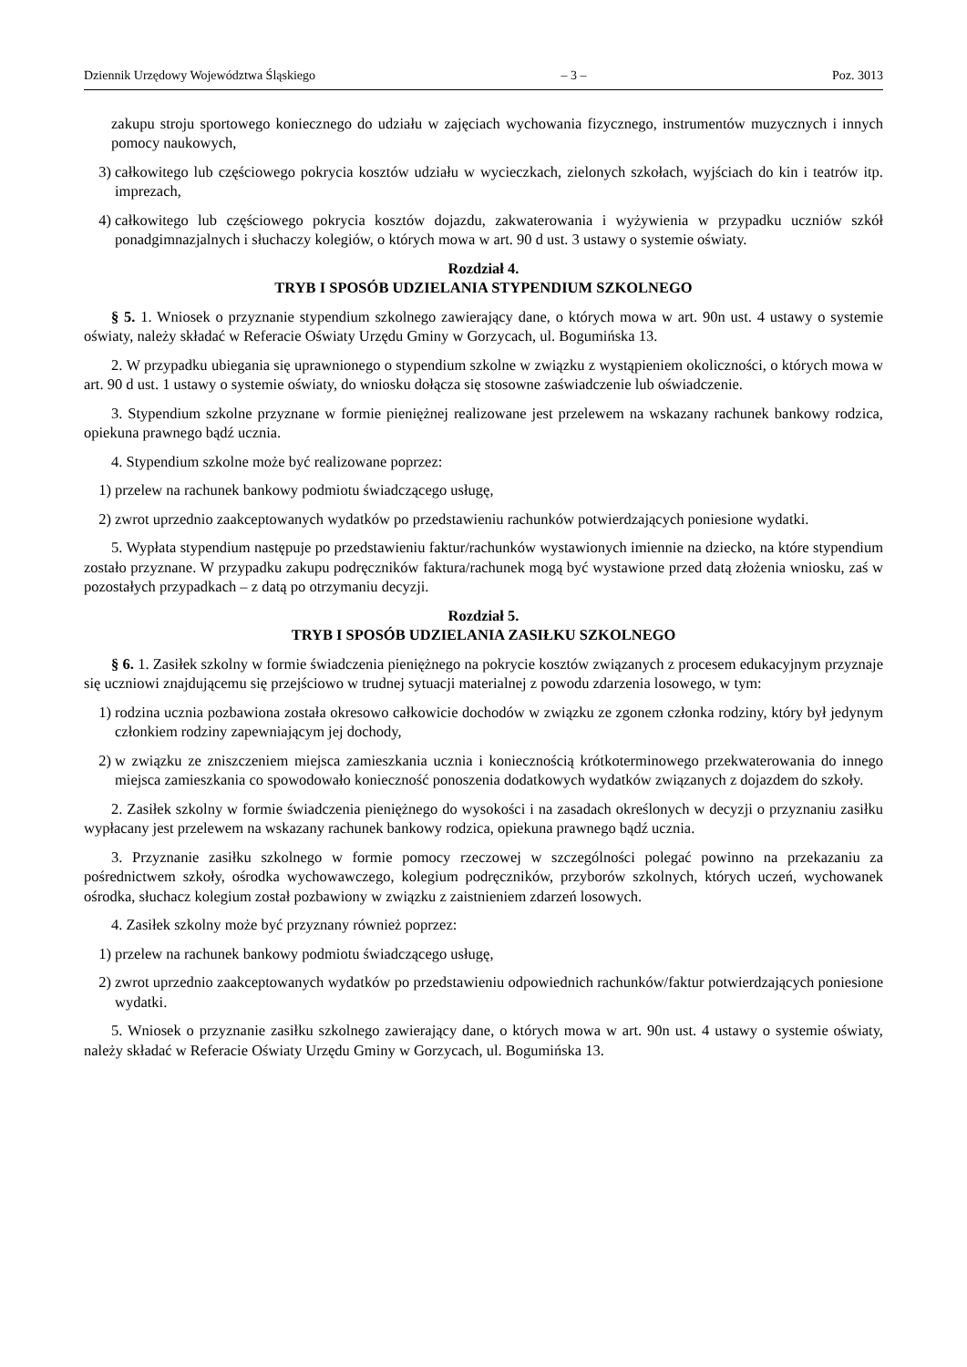Dziennik Urzędowy Województwa Śląskiego – 3 – Poz. 3013
zakupu stroju sportowego koniecznego do udziału w zajęciach wychowania fizycznego, instrumentów muzycznych i innych pomocy naukowych,
3) całkowitego lub częściowego pokrycia kosztów udziału w wycieczkach, zielonych szkołach, wyjściach do kin i teatrów itp. imprezach,
4) całkowitego lub częściowego pokrycia kosztów dojazdu, zakwaterowania i wyżywienia w przypadku uczniów szkół ponadgimnazjalnych i słuchaczy kolegiów, o których mowa w art. 90 d ust. 3 ustawy o systemie oświaty.
Rozdział 4.
TRYB I SPOSÓB UDZIELANIA STYPENDIUM SZKOLNEGO
§ 5. 1. Wniosek o przyznanie stypendium szkolnego zawierający dane, o których mowa w art. 90n ust. 4 ustawy o systemie oświaty, należy składać w Referacie Oświaty Urzędu Gminy w Gorzycach, ul. Bogumińska 13.
2. W przypadku ubiegania się uprawnionego o stypendium szkolne w związku z wystąpieniem okoliczności, o których mowa w art. 90 d ust. 1 ustawy o systemie oświaty, do wniosku dołącza się stosowne zaświadczenie lub oświadczenie.
3. Stypendium szkolne przyznane w formie pieniężnej realizowane jest przelewem na wskazany rachunek bankowy rodzica, opiekuna prawnego bądź ucznia.
4. Stypendium szkolne może być realizowane poprzez:
1) przelew na rachunek bankowy podmiotu świadczącego usługę,
2) zwrot uprzednio zaakceptowanych wydatków po przedstawieniu rachunków potwierdzających poniesione wydatki.
5. Wypłata stypendium następuje po przedstawieniu faktur/rachunków wystawionych imiennie na dziecko, na które stypendium zostało przyznane. W przypadku zakupu podręczników faktura/rachunek mogą być wystawione przed datą złożenia wniosku, zaś w pozostałych przypadkach – z datą po otrzymaniu decyzji.
Rozdział 5.
TRYB I SPOSÓB UDZIELANIA ZASIŁKU SZKOLNEGO
§ 6. 1. Zasiłek szkolny w formie świadczenia pieniężnego na pokrycie kosztów związanych z procesem edukacyjnym przyznaje się uczniowi znajdującemu się przejściowo w trudnej sytuacji materialnej z powodu zdarzenia losowego, w tym:
1) rodzina ucznia pozbawiona została okresowo całkowicie dochodów w związku ze zgonem członka rodziny, który był jedynym członkiem rodziny zapewniającym jej dochody,
2) w związku ze zniszczeniem miejsca zamieszkania ucznia i koniecznością krótkoterminowego przekwaterowania do innego miejsca zamieszkania co spowodowało konieczność ponoszenia dodatkowych wydatków związanych z dojazdem do szkoły.
2. Zasiłek szkolny w formie świadczenia pieniężnego do wysokości i na zasadach określonych w decyzji o przyznaniu zasiłku wypłacany jest przelewem na wskazany rachunek bankowy rodzica, opiekuna prawnego bądź ucznia.
3. Przyznanie zasiłku szkolnego w formie pomocy rzeczowej w szczególności polegać powinno na przekazaniu za pośrednictwem szkoły, ośrodka wychowawczego, kolegium podręczników, przyborów szkolnych, których uczeń, wychowanek ośrodka, słuchacz kolegium został pozbawiony w związku z zaistnieniem zdarzeń losowych.
4. Zasiłek szkolny może być przyznany również poprzez:
1) przelew na rachunek bankowy podmiotu świadczącego usługę,
2) zwrot uprzednio zaakceptowanych wydatków po przedstawieniu odpowiednich rachunków/faktur potwierdzających poniesione wydatki.
5. Wniosek o przyznanie zasiłku szkolnego zawierający dane, o których mowa w art. 90n ust. 4 ustawy o systemie oświaty, należy składać w Referacie Oświaty Urzędu Gminy w Gorzycach, ul. Bogumińska 13.